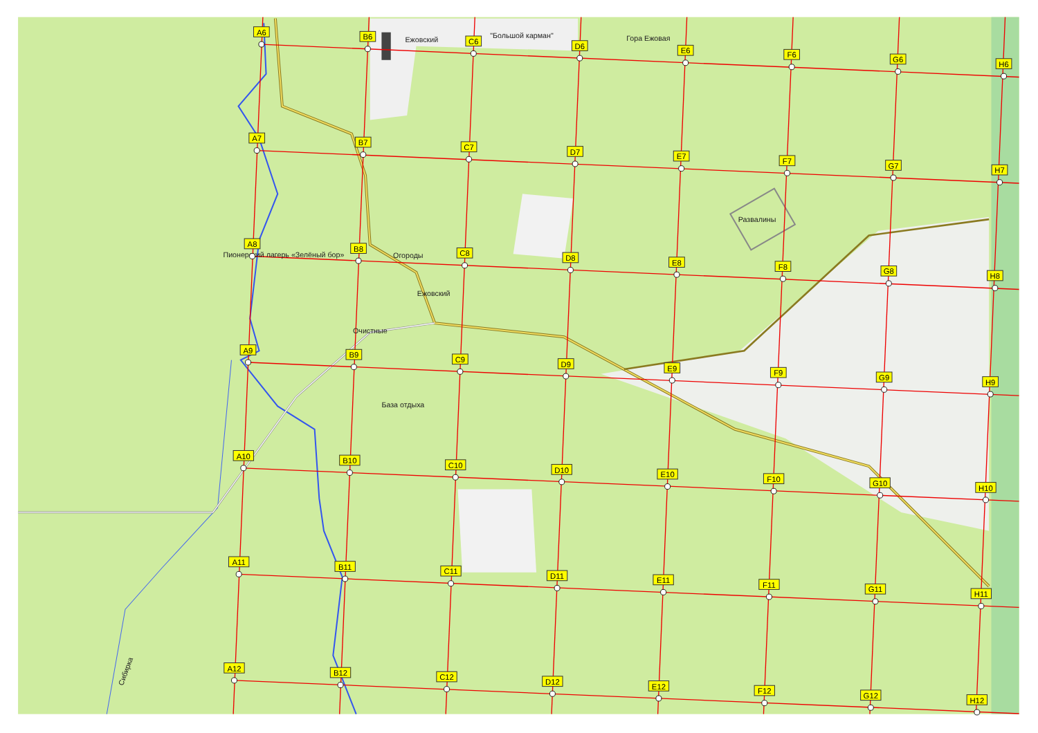Ежовский
"Большой карман"
Гора Ежовая
Развалины
Пионерский лагерь «Зелёный бор»
Огороды
Ежовский
Очистные
База отдыха
Сибирка
A6
B6
C6
D6
E6
F6
G6
H6
A7
B7
C7
D7
E7
F7
G7
H7
A8
B8
C8
D8
E8
F8
G8
H8
A9
B9
C9
D9
E9
F9
G9
H9
A10
B10
C10
D10
E10
F10
G10
H10
A11
B11
C11
D11
E11
F11
G11
H11
A12
B12
C12
D12
E12
F12
G12
H12